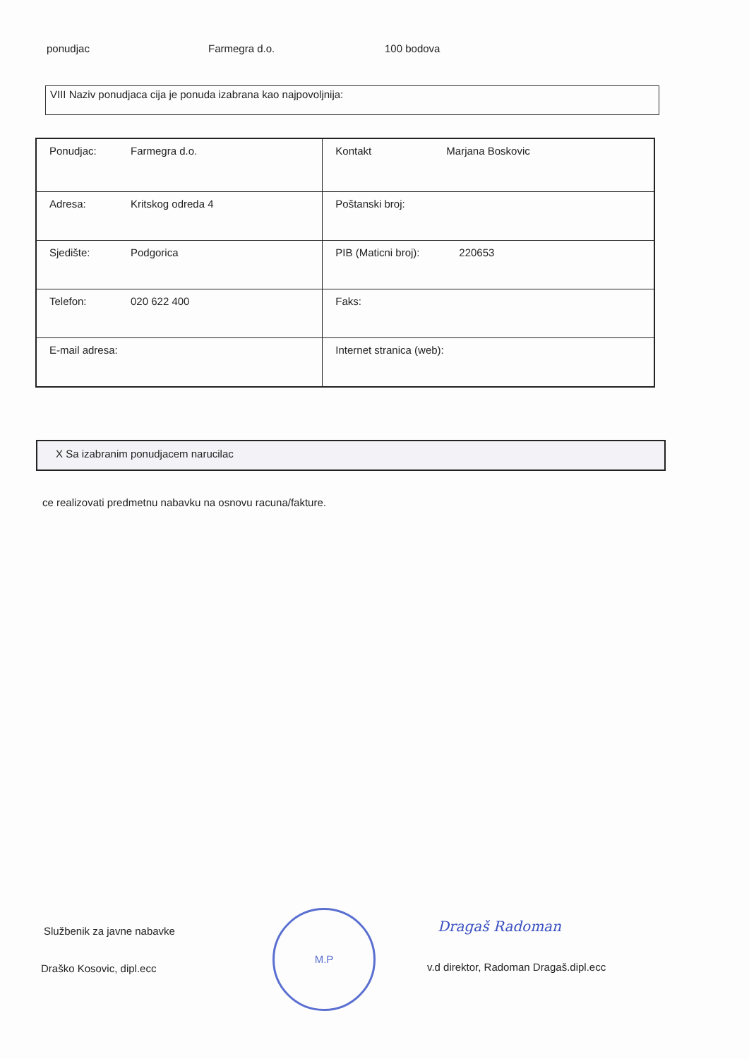ponudjac Farmegra d.o. 100 bodova
VIII Naziv ponudjaca cija je ponuda izabrana kao najpovoljnija:
| Ponudjac: Farmegra d.o. | Kontakt Marjana Boskovic |
| Adresa: Kritskog odreda 4 | Poštanski broj: |
| Sjedište: Podgorica | PIB (Maticni broj): 220653 |
| Telefon: 020 622 400 | Faks: |
| E-mail adresa: | Internet stranica (web): |
X Sa izabranim ponudjacem narucilac
ce realizovati predmetnu nabavku na osnovu racuna/fakture.
Službenik za javne nabavke
Draško Kosovic, dipl.ecc
M.P
Dragaš Radoman
v.d direktor, Radoman Dragaš.dipl.ecc